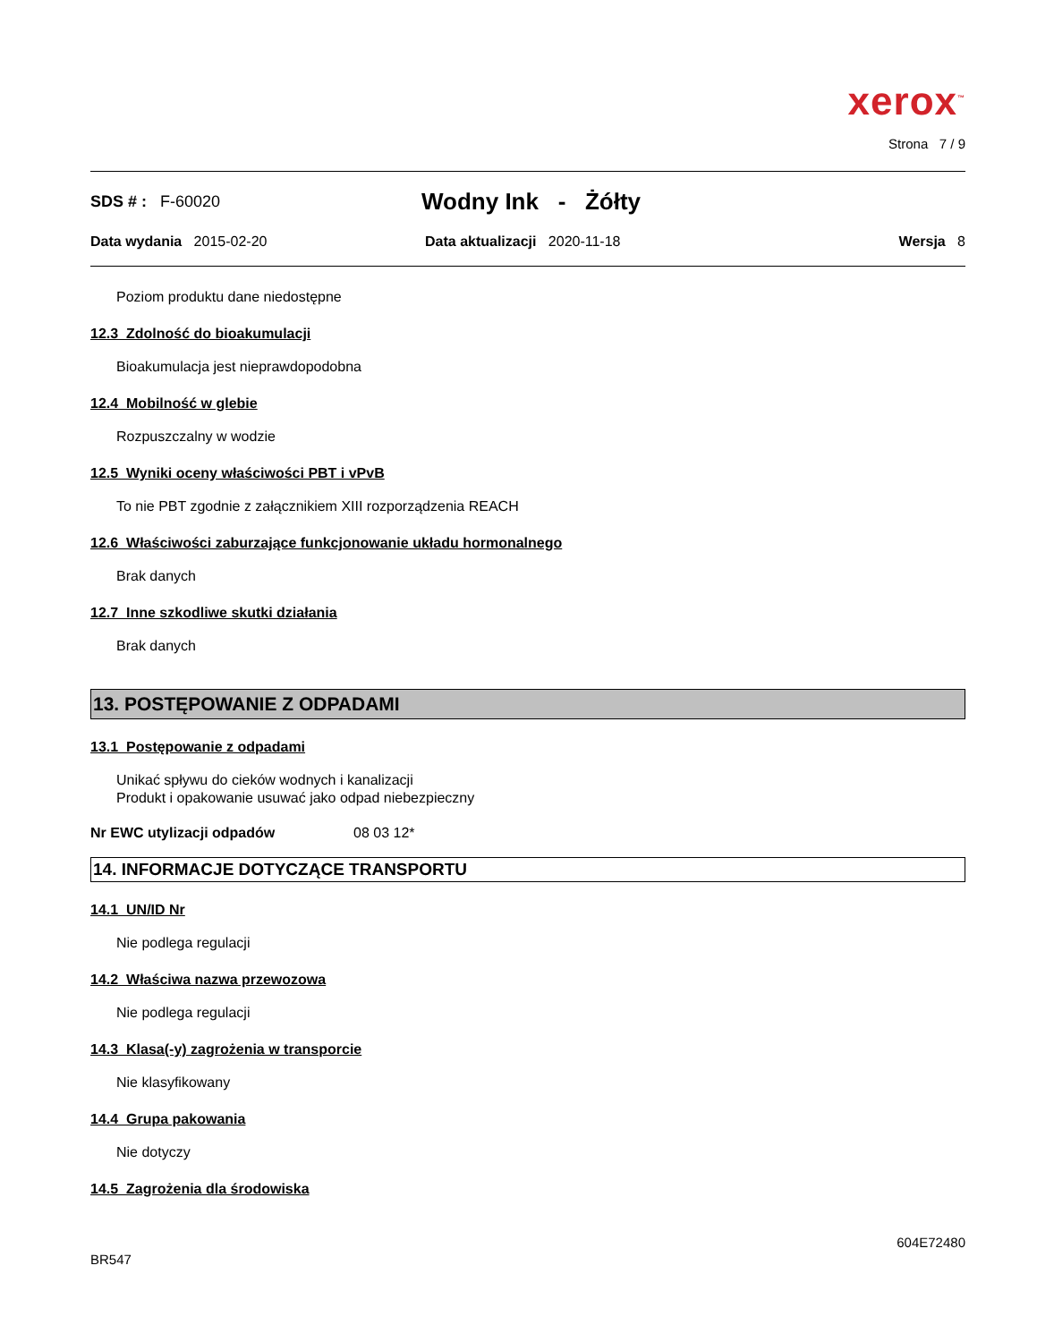xerox<sup>™</sup>
Strona 7 / 9
SDS # : F-60020
Wodny Ink - Żółty
Data wydania 2015-02-20 Data aktualizacji 2020-11-18 Wersja 8
Poziom produktu dane niedostępne
12.3 Zdolność do bioakumulacji
Bioakumulacja jest nieprawdopodobna
12.4 Mobilność w glebie
Rozpuszczalny w wodzie
12.5 Wyniki oceny właściwości PBT i vPvB
To nie PBT zgodnie z załącznikiem XIII rozporządzenia REACH
12.6 Właściwości zaburzające funkcjonowanie układu hormonalnego
Brak danych
12.7 Inne szkodliwe skutki działania
Brak danych
13. POSTĘPOWANIE Z ODPADAMI
13.1 Postępowanie z odpadami
Unikać spływu do cieków wodnych i kanalizacji
Produkt i opakowanie usuwać jako odpad niebezpieczny
Nr EWC utylizacji odpadów 08 03 12*
14. INFORMACJE DOTYCZĄCE TRANSPORTU
14.1 UN/ID Nr
Nie podlega regulacji
14.2 Właściwa nazwa przewozowa
Nie podlega regulacji
14.3 Klasa(-y) zagrożenia w transporcie
Nie klasyfikowany
14.4 Grupa pakowania
Nie dotyczy
14.5 Zagrożenia dla środowiska
604E72480
BR547